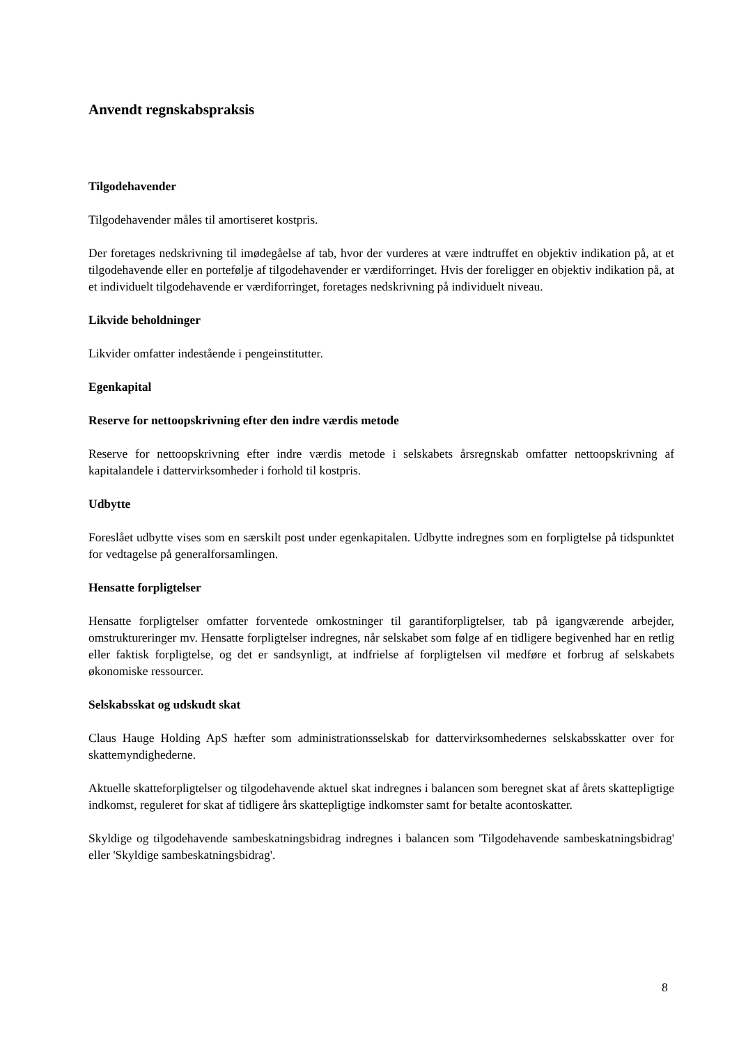Anvendt regnskabspraksis
Tilgodehavender
Tilgodehavender måles til amortiseret kostpris.
Der foretages nedskrivning til imødegåelse af tab, hvor der vurderes at være indtruffet en objektiv indikation på, at et tilgodehavende eller en portefølje af tilgodehavender er værdiforringet. Hvis der foreligger en objektiv indikation på, at et individuelt tilgodehavende er værdiforringet, foretages nedskrivning på individuelt niveau.
Likvide beholdninger
Likvider omfatter indestående i pengeinstitutter.
Egenkapital
Reserve for nettoopskrivning efter den indre værdis metode
Reserve for nettoopskrivning efter indre værdis metode i selskabets årsregnskab omfatter nettoopskrivning af kapitalandele i dattervirksomheder i forhold til kostpris.
Udbytte
Foreslået udbytte vises som en særskilt post under egenkapitalen. Udbytte indregnes som en forpligtelse på tidspunktet for vedtagelse på generalforsamlingen.
Hensatte forpligtelser
Hensatte forpligtelser omfatter forventede omkostninger til garantiforpligtelser, tab på igangværende arbejder, omstruktureringer mv. Hensatte forpligtelser indregnes, når selskabet som følge af en tidligere begivenhed har en retlig eller faktisk forpligtelse, og det er sandsynligt, at indfrielse af forpligtelsen vil medføre et forbrug af selskabets økonomiske ressourcer.
Selskabsskat og udskudt skat
Claus Hauge Holding ApS hæfter som administrationsselskab for dattervirksomhedernes selskabsskatter over for skattemyndighederne.
Aktuelle skatteforpligtelser og tilgodehavende aktuel skat indregnes i balancen som beregnet skat af årets skattepligtige indkomst, reguleret for skat af tidligere års skattepligtige indkomster samt for betalte acontoskatter.
Skyldige og tilgodehavende sambeskatningsbidrag indregnes i balancen som 'Tilgodehavende sambeskatningsbidrag' eller 'Skyldige sambeskatningsbidrag'.
8